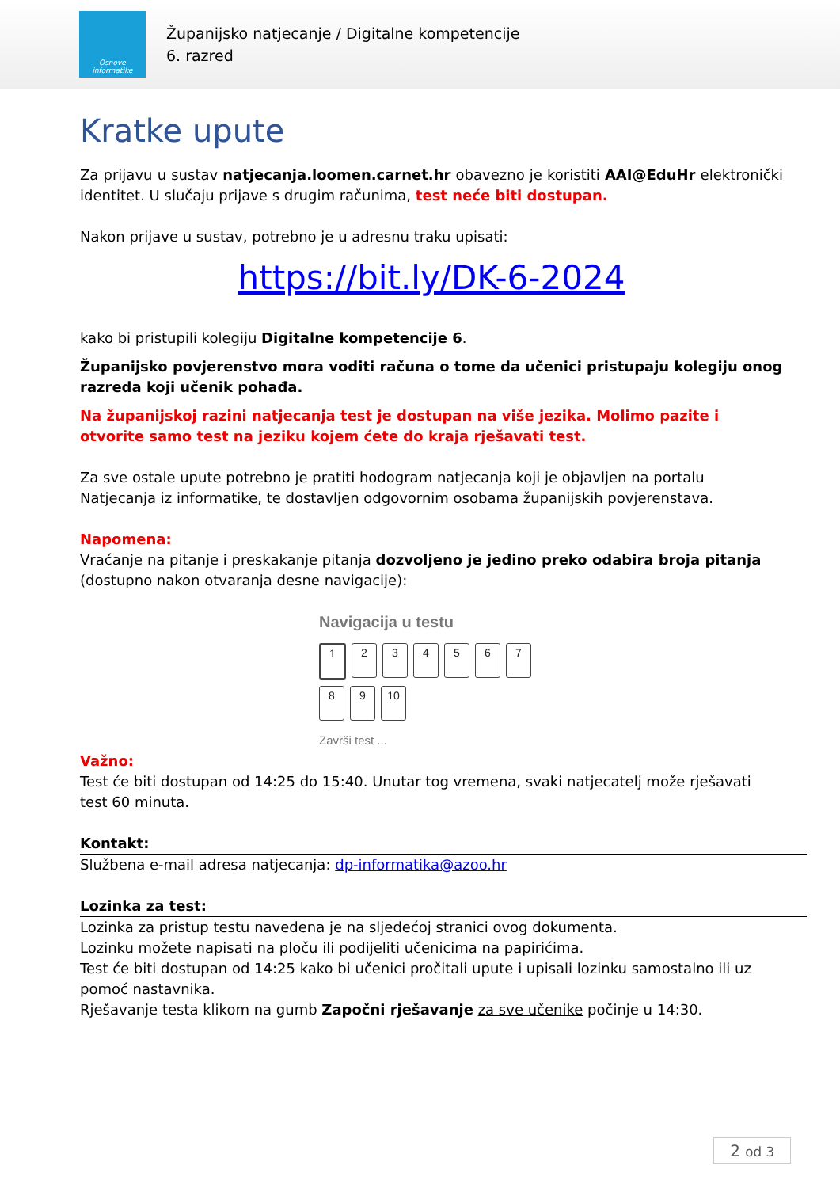Osnove informatike
Županijsko natjecanje / Digitalne kompetencije
6. razred
Kratke upute
Za prijavu u sustav natjecanja.loomen.carnet.hr obavezno je koristiti AAI@EduHr elektronički identitet. U slučaju prijave s drugim računima, test neće biti dostupan.
Nakon prijave u sustav, potrebno je u adresnu traku upisati:
https://bit.ly/DK-6-2024
kako bi pristupili kolegiju Digitalne kompetencije 6.
Županijsko povjerenstvo mora voditi računa o tome da učenici pristupaju kolegiju onog razreda koji učenik pohađa.
Na županijskoj razini natjecanja test je dostupan na više jezika. Molimo pazite i otvorite samo test na jeziku kojem ćete do kraja rješavati test.
Za sve ostale upute potrebno je pratiti hodogram natjecanja koji je objavljen na portalu Natjecanja iz informatike, te dostavljen odgovornim osobama županijskih povjerenstava.
Napomena:
Vraćanje na pitanje i preskakanje pitanja dozvoljeno je jedino preko odabira broja pitanja (dostupno nakon otvaranja desne navigacije):
Navigacija u testu
1234567
89 10
Završi test ...
Važno:
Test će biti dostupan od 14:25 do 15:40. Unutar tog vremena, svaki natjecatelj može rješavati test 60 minuta.
Kontakt:
Službena e-mail adresa natjecanja: dp-informatika@azoo.hr
Lozinka za test:
Lozinka za pristup testu navedena je na sljedećoj stranici ovog dokumenta.
Lozinku možete napisati na ploču ili podijeliti učenicima na papirićima.
Test će biti dostupan od 14:25 kako bi učenici pročitali upute i upisali lozinku samostalno ili uz pomoć nastavnika.
Rješavanje testa klikom na gumb Započni rješavanje za sve učenike počinje u 14:30.
2 od 3